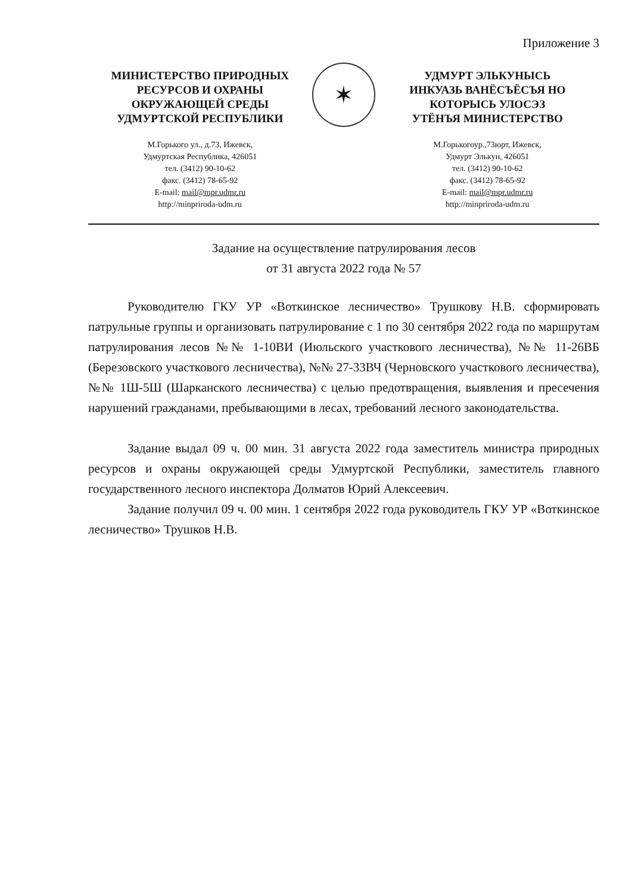Приложение 3
МИНИСТЕРСТВО ПРИРОДНЫХ
РЕСУРСОВ И ОХРАНЫ
ОКРУЖАЮЩЕЙ СРЕДЫ
УДМУРТСКОЙ РЕСПУБЛИКИ
М.Горького ул., д.73, Ижевск,
Удмуртская Республика, 426051
тел. (3412) 90-10-62
факс. (3412) 78-65-92
E-mail: mail@mpr.udmr.ru
http://minpriroda-udm.ru
✶
УДМУРТ ЭЛЬКУНЫСЬ
ИНКУАЗЬ ВАНЁСЪЁСЪЯ НО
КОТОРЫСЬ УЛОСЭЗ
УТЁНЪЯ МИНИСТЕРСТВО
М.Горькогоур.,73юрт, Ижевск,
Удмурт Элькун, 426051
тел. (3412) 90-10-62
факс. (3412) 78-65-92
E-mail: mail@mpr.udmr.ru
http://minpriroda-udm.ru
Задание на осуществление патрулирования лесов
от 31 августа 2022 года № 57
Руководителю ГКУ УР «Воткинское лесничество» Трушкову Н.В. сформировать патрульные группы и организовать патрулирование с 1 по 30 сентября 2022 года по маршрутам патрулирования лесов №№ 1-10ВИ (Июльского участкового лесничества), №№ 11-26ВБ (Березовского участкового лесничества), №№ 27-33ВЧ (Черновского участкового лесничества), №№ 1Ш-5Ш (Шарканского лесничества) с целью предотвращения, выявления и пресечения нарушений гражданами, пребывающими в лесах, требований лесного законодательства.
Задание выдал 09 ч. 00 мин. 31 августа 2022 года заместитель министра природных ресурсов и охраны окружающей среды Удмуртской Республики, заместитель главного государственного лесного инспектора Долматов Юрий Алексеевич.
Задание получил 09 ч. 00 мин. 1 сентября 2022 года руководитель ГКУ УР «Воткинское лесничество» Трушков Н.В.